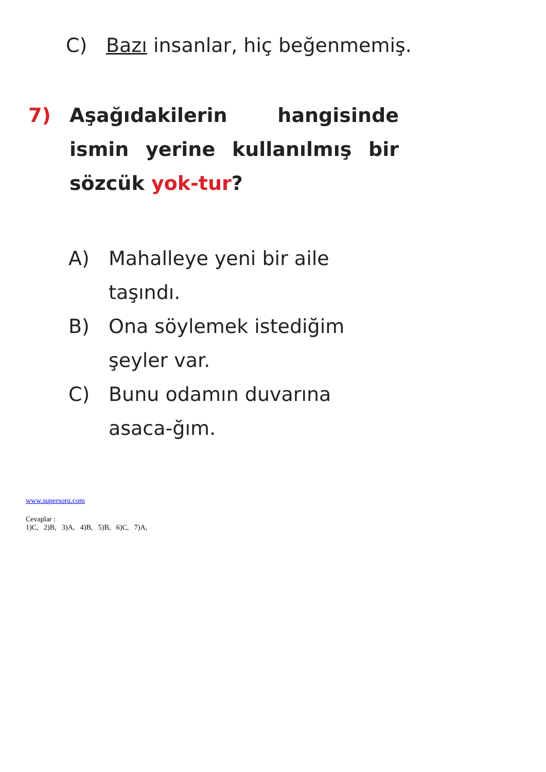C) Bazı insanlar, hiç beğenmemiş.
7) Aşağıdakilerin hangisinde ismin yerine kullanılmış bir sözcük yok-tur?
A) Mahalleye yeni bir aile taşındı.
B) Ona söylemek istediğim şeyler var.
C) Bunu odamın duvarına asaca-ğım.
www.supersoru.com
Cevaplar :
1)C, 2)B, 3)A, 4)B, 5)B, 6)C, 7)A,